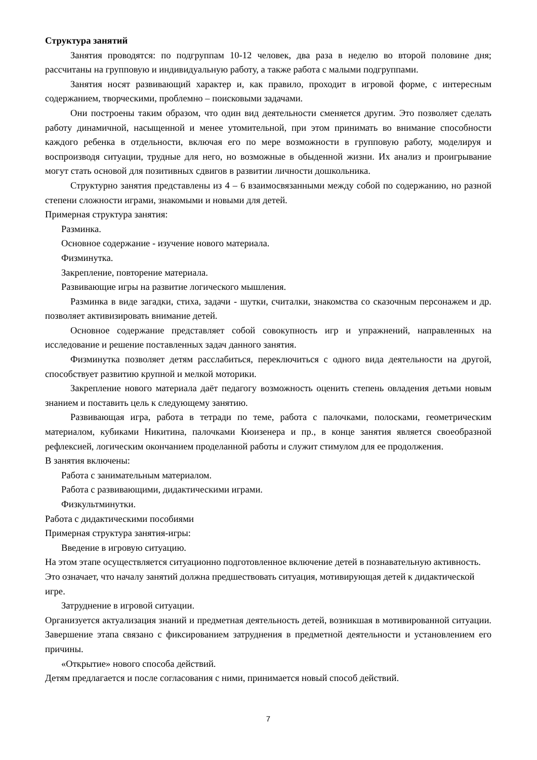Структура занятий
Занятия проводятся: по подгруппам 10-12 человек, два раза в неделю во второй половине дня; рассчитаны на групповую и индивидуальную работу, а также работа с малыми подгруппами.
Занятия носят развивающий характер и, как правило, проходит в игровой форме, с интересным содержанием, творческими, проблемно – поисковыми задачами.
Они построены таким образом, что один вид деятельности сменяется другим. Это позволяет сделать работу динамичной, насыщенной и менее утомительной, при этом принимать во внимание способности каждого ребенка в отдельности, включая его по мере возможности в групповую работу, моделируя и воспроизводя ситуации, трудные для него, но возможные в обыденной жизни. Их анализ и проигрывание могут стать основой для позитивных сдвигов в развитии личности дошкольника.
Структурно занятия представлены из 4 – 6 взаимосвязанными между собой по содержанию, но разной степени сложности играми, знакомыми и новыми для детей.
Примерная структура занятия:
Разминка.
Основное содержание - изучение нового материала.
Физминутка.
Закрепление, повторение материала.
Развивающие игры на развитие логического мышления.
Разминка в виде загадки, стиха, задачи - шутки, считалки, знакомства со сказочным персонажем и др. позволяет активизировать внимание детей.
Основное содержание представляет собой совокупность игр и упражнений, направленных на исследование и решение поставленных задач данного занятия.
Физминутка позволяет детям расслабиться, переключиться с одного вида деятельности на другой, способствует развитию крупной и мелкой моторики.
Закрепление нового материала даёт педагогу возможность оценить степень овладения детьми новым знанием и поставить цель к следующему занятию.
Развивающая игра, работа в тетради по теме, работа с палочками, полосками, геометрическим материалом, кубиками Никитина, палочками Кюизенера и пр., в конце занятия является своеобразной рефлексией, логическим окончанием проделанной работы и служит стимулом для ее продолжения.
В занятия включены:
Работа с занимательным материалом.
Работа с развивающими, дидактическими играми.
Физкультминутки.
Работа с дидактическими пособиями
Примерная структура занятия-игры:
Введение в игровую ситуацию.
На этом этапе осуществляется ситуационно подготовленное включение детей в познавательную активность. Это означает, что началу занятий должна предшествовать ситуация, мотивирующая детей к дидактической игре.
Затруднение в игровой ситуации.
Организуется актуализация знаний и предметная деятельность детей, возникшая в мотивированной ситуации. Завершение этапа связано с фиксированием затруднения в предметной деятельности и установлением его причины.
«Открытие» нового способа действий.
Детям предлагается и после согласования с ними, принимается новый способ действий.
7